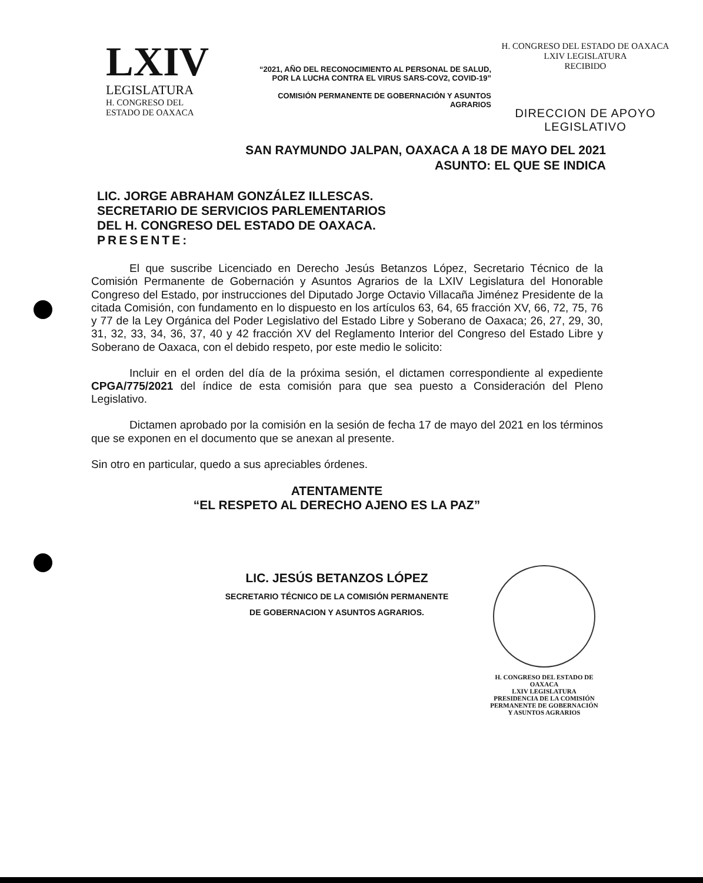LXIV
LEGISLATURA
H. CONGRESO DEL
ESTADO DE OAXACA
“2021, AÑO DEL RECONOCIMIENTO AL PERSONAL DE SALUD,
POR LA LUCHA CONTRA EL VIRUS SARS-COV2, COVID-19”
COMISIÓN PERMANENTE DE GOBERNACIÓN Y ASUNTOS AGRARIOS
H. CONGRESO DEL ESTADO DE OAXACA
LXIV LEGISLATURA
RECIBIDO
DIRECCION DE APOYO
LEGISLATIVO
SAN RAYMUNDO JALPAN, OAXACA A 18 DE MAYO DEL 2021
ASUNTO: EL QUE SE INDICA
LIC. JORGE ABRAHAM GONZÁLEZ ILLESCAS.
SECRETARIO DE SERVICIOS PARLEMENTARIOS
DEL H. CONGRESO DEL ESTADO DE OAXACA.
PRESENTE:
El que suscribe Licenciado en Derecho Jesús Betanzos López, Secretario Técnico de la Comisión Permanente de Gobernación y Asuntos Agrarios de la LXIV Legislatura del Honorable Congreso del Estado, por instrucciones del Diputado Jorge Octavio Villacaña Jiménez Presidente de la citada Comisión, con fundamento en lo dispuesto en los artículos 63, 64, 65 fracción XV, 66, 72, 75, 76 y 77 de la Ley Orgánica del Poder Legislativo del Estado Libre y Soberano de Oaxaca; 26, 27, 29, 30, 31, 32, 33, 34, 36, 37, 40 y 42 fracción XV del Reglamento Interior del Congreso del Estado Libre y Soberano de Oaxaca, con el debido respeto, por este medio le solicito:
Incluir en el orden del día de la próxima sesión, el dictamen correspondiente al expediente CPGA/775/2021 del índice de esta comisión para que sea puesto a Consideración del Pleno Legislativo.
Dictamen aprobado por la comisión en la sesión de fecha 17 de mayo del 2021 en los términos que se exponen en el documento que se anexan al presente.
Sin otro en particular, quedo a sus apreciables órdenes.
ATENTAMENTE
“EL RESPETO AL DERECHO AJENO ES LA PAZ”
LIC. JESÚS BETANZOS LÓPEZ
SECRETARIO TÉCNICO DE LA COMISIÓN PERMANENTE
DE GOBERNACION Y ASUNTOS AGRARIOS.
H. CONGRESO DEL ESTADO DE OAXACA
LXIV LEGISLATURA
PRESIDENCIA DE LA COMISIÓN
PERMANENTE DE GOBERNACIÓN
Y ASUNTOS AGRARIOS